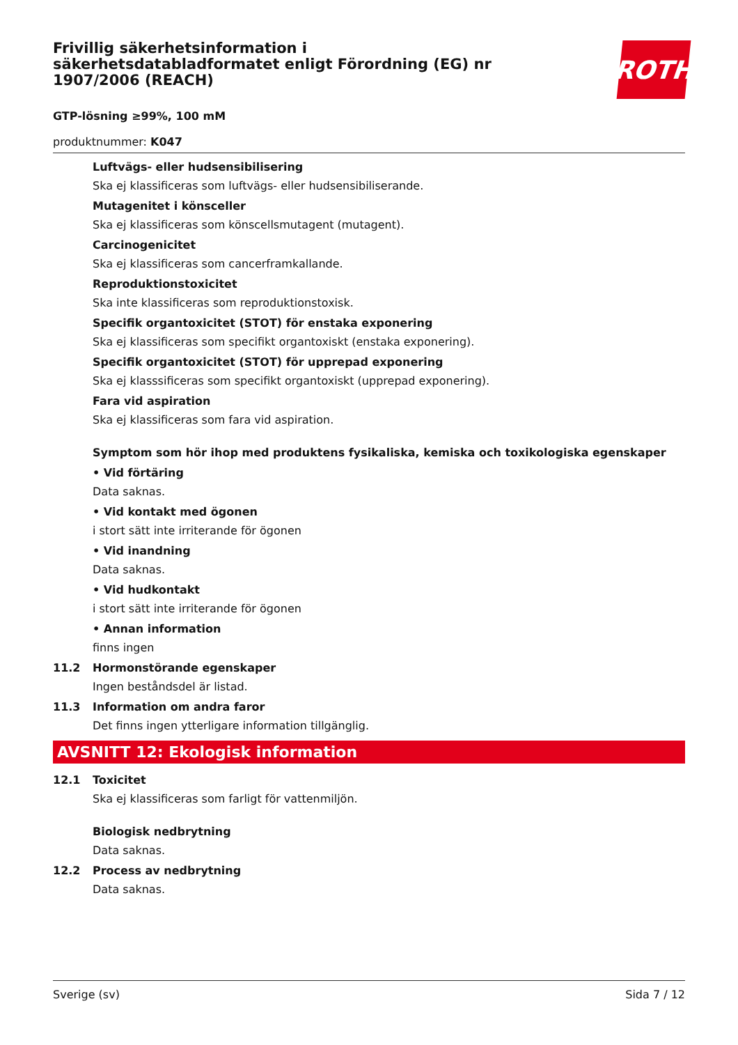Frivillig säkerhetsinformation i säkerhetsdatabladformatet enligt Förordning (EG) nr 1907/2006 (REACH)
ROTH
GTP-lösning ≥99%, 100 mM
produktnummer: K047
Luftvägs- eller hudsensibilisering
Ska ej klassificeras som luftvägs- eller hudsensibiliserande.
Mutagenitet i könsceller
Ska ej klassificeras som könscellsmutagent (mutagent).
Carcinogenicitet
Ska ej klassificeras som cancerframkallande.
Reproduktionstoxicitet
Ska inte klassificeras som reproduktionstoxisk.
Specifik organtoxicitet (STOT) för enstaka exponering
Ska ej klassificeras som specifikt organtoxiskt (enstaka exponering).
Specifik organtoxicitet (STOT) för upprepad exponering
Ska ej klasssificeras som specifikt organtoxiskt (upprepad exponering).
Fara vid aspiration
Ska ej klassificeras som fara vid aspiration.
Symptom som hör ihop med produktens fysikaliska, kemiska och toxikologiska egenskaper
• Vid förtäring
Data saknas.
• Vid kontakt med ögonen
i stort sätt inte irriterande för ögonen
• Vid inandning
Data saknas.
• Vid hudkontakt
i stort sätt inte irriterande för ögonen
• Annan information
finns ingen
11.2 Hormonstörande egenskaper
Ingen beståndsdel är listad.
11.3 Information om andra faror
Det finns ingen ytterligare information tillgänglig.
AVSNITT 12: Ekologisk information
12.1 Toxicitet
Ska ej klassificeras som farligt för vattenmiljön.
Biologisk nedbrytning
Data saknas.
12.2 Process av nedbrytning
Data saknas.
Sverige (sv) Sida 7 / 12